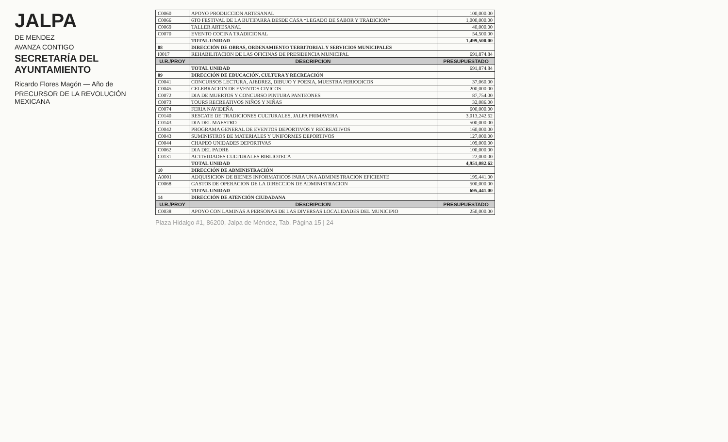JALPA
DE MENDEZ
AVANZA CONTIGO
SECRETARÍA DEL AYUNTAMIENTO
Ricardo Flores Magón — Año de
PRECURSOR DE LA REVOLUCIÓN MEXICANA
| C0060 | APOYO PRODUCCION ARTESANAL | 100,000.00 |
| C0066 | 6TO FESTIVAL DE LA BUTIFARRA DESDE CASA *LEGADO DE SABOR Y TRADICION* | 1,000,000.00 |
| C0069 | TALLER ARTESANAL | 40,000.00 |
| C0070 | EVENTO COCINA TRADICIONAL | 54,500.00 |
| | TOTAL UNIDAD | 1,499,500.00 |
| 08 | DIRECCIÓN DE OBRAS, ORDENAMIENTO TERRITORIAL Y SERVICIOS MUNICIPALES | |
| I0017 | REHABILITACION DE LAS OFICINAS DE PRESIDENCIA MUNICIPAL | 691,874.84 |
| U.R./PROY | DESCRIPCION | PRESUPUESTADO |
| | TOTAL UNIDAD | 691,874.84 |
| 09 | DIRECCIÓN DE EDUCACIÓN, CULTURA Y RECREACIÓN | |
| C0041 | CONCURSOS LECTURA, AJEDREZ, DIBUJO Y POESIA, MUESTRA PERIODICOS | 37,060.00 |
| C0045 | CELEBRACION DE EVENTOS CIVICOS | 200,000.00 |
| C0072 | DIA DE MUERTOS Y CONCURSO PINTURA PANTEONES | 87,754.00 |
| C0073 | TOURS RECREATIVOS NIÑOS Y NIÑAS | 32,086.00 |
| C0074 | FERIA NAVIDEÑA | 600,000.00 |
| C0140 | RESCATE DE TRADICIONES CULTURALES, JALPA PRIMAVERA | 3,013,242.62 |
| C0143 | DIA DEL MAESTRO | 500,000.00 |
| C0042 | PROGRAMA GENERAL DE EVENTOS DEPORTIVOS Y RECREATIVOS | 160,000.00 |
| C0043 | SUMINISTROS DE MATERIALES Y UNIFORMES DEPORTIVOS | 127,000.00 |
| C0044 | CHAPEO UNIDADES DEPORTIVAS | 109,000.00 |
| C0062 | DIA DEL PADRE | 100,000.00 |
| C0131 | ACTIVIDADES CULTURALES BIBLIOTECA | 22,000.00 |
| | TOTAL UNIDAD | 4,951,082.62 |
| 10 | DIRECCIÓN DE ADMINISTRACIÓN | |
| A0001 | ADQUISICION DE BIENES INFORMATICOS PARA UNA ADMINISTRACION EFICIENTE | 195,441.00 |
| C0068 | GASTOS DE OPERACION DE LA DIRECCION DE ADMINISTRACION | 500,000.00 |
| | TOTAL UNIDAD | 695,441.00 |
| 14 | DIRECCIÓN DE ATENCIÓN CIUDADANA | |
| U.R./PROY | DESCRIPCION | PRESUPUESTADO |
| C0038 | APOYO CON LAMINAS A PERSONAS DE LAS DIVERSAS LOCALIDADES DEL MUNICIPIO | 250,000.00 |
Plaza Hidalgo #1, 86200, Jalpa de Méndez, Tab. Página 15 | 24